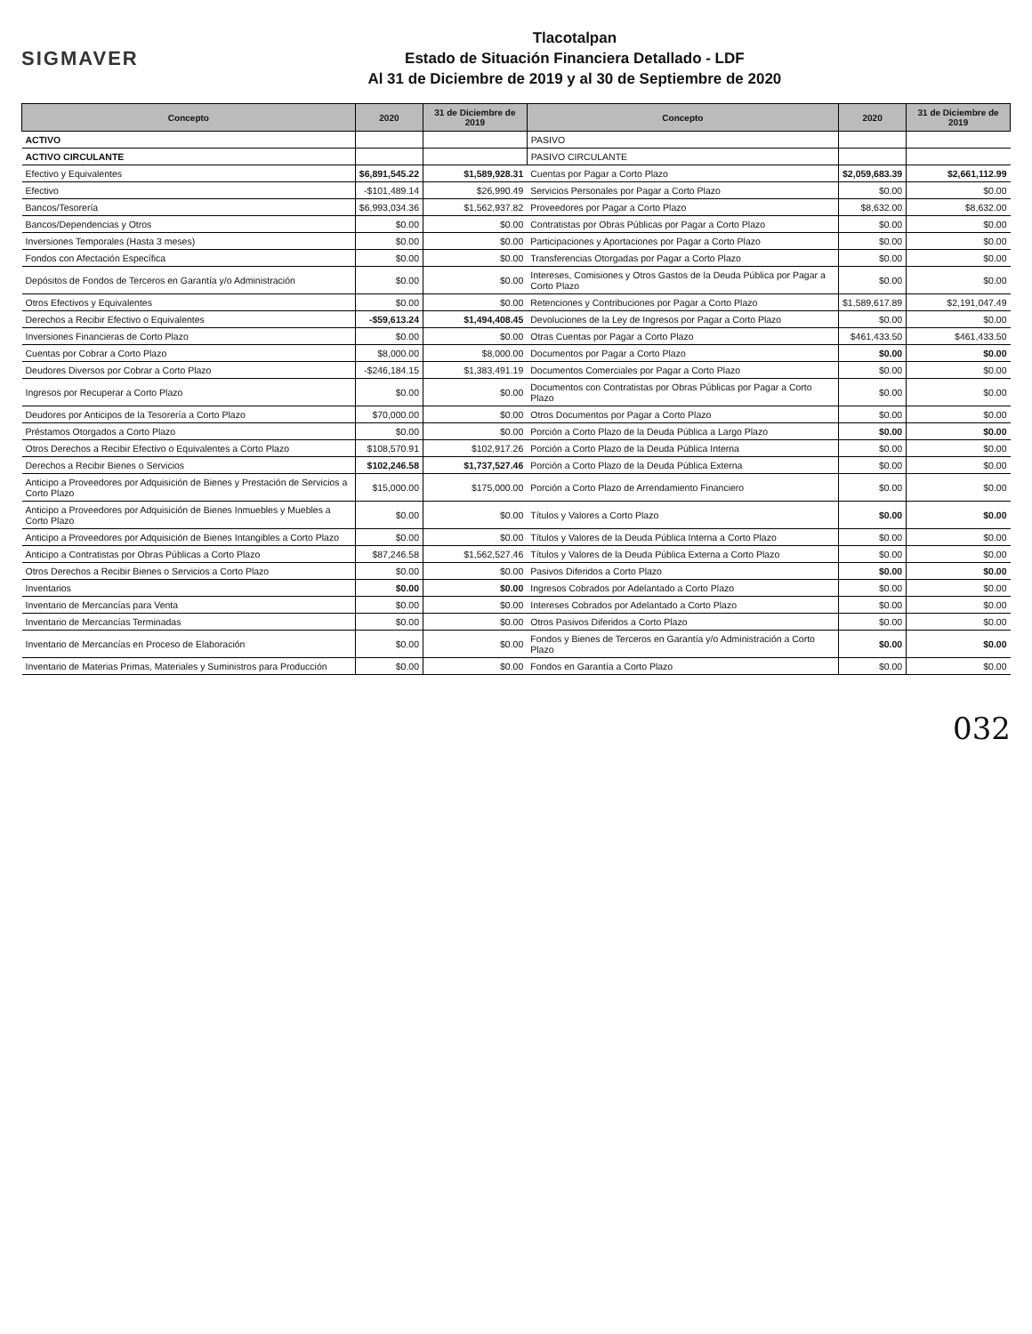SIGMAVER
Tlacotalpan
Estado de Situación Financiera Detallado - LDF
Al 31 de Diciembre de 2019 y al 30 de Septiembre de 2020
| Concepto | 2020 | 31 de Diciembre de 2019 | Concepto | 2020 | 31 de Diciembre de 2019 |
| --- | --- | --- | --- | --- | --- |
| ACTIVO | | | PASIVO | | |
| ACTIVO CIRCULANTE | | | PASIVO CIRCULANTE | | |
| Efectivo y Equivalentes | $6,891,545.22 | $1,589,928.31 | Cuentas por Pagar a Corto Plazo | $2,059,683.39 | $2,661,112.99 |
| Efectivo | -$101,489.14 | $26,990.49 | Servicios Personales por Pagar a Corto Plazo | $0.00 | $0.00 |
| Bancos/Tesorería | $6,993,034.36 | $1,562,937.82 | Proveedores por Pagar a Corto Plazo | $8,632.00 | $8,632.00 |
| Bancos/Dependencias y Otros | $0.00 | $0.00 | Contratistas por Obras Públicas por Pagar a Corto Plazo | $0.00 | $0.00 |
| Inversiones Temporales (Hasta 3 meses) | $0.00 | $0.00 | Participaciones y Aportaciones por Pagar a Corto Plazo | $0.00 | $0.00 |
| Fondos con Afectación Específica | $0.00 | $0.00 | Transferencias Otorgadas por Pagar a Corto Plazo | $0.00 | $0.00 |
| Depósitos de Fondos de Terceros en Garantía y/o Administración | $0.00 | $0.00 | Intereses, Comisiones y Otros Gastos de la Deuda Pública por Pagar a Corto Plazo | $0.00 | $0.00 |
| Otros Efectivos y Equivalentes | $0.00 | $0.00 | Retenciones y Contribuciones por Pagar a Corto Plazo | $1,589,617.89 | $2,191,047.49 |
| Derechos a Recibir Efectivo o Equivalentes | -$59,613.24 | $1,494,408.45 | Devoluciones de la Ley de Ingresos por Pagar a Corto Plazo | $0.00 | $0.00 |
| Inversiones Financieras de Corto Plazo | $0.00 | $0.00 | Otras Cuentas por Pagar a Corto Plazo | $461,433.50 | $461,433.50 |
| Cuentas por Cobrar a Corto Plazo | $8,000.00 | $8,000.00 | Documentos por Pagar a Corto Plazo | $0.00 | $0.00 |
| Deudores Diversos por Cobrar a Corto Plazo | -$246,184.15 | $1,383,491.19 | Documentos Comerciales por Pagar a Corto Plazo | $0.00 | $0.00 |
| Ingresos por Recuperar a Corto Plazo | $0.00 | $0.00 | Documentos con Contratistas por Obras Públicas por Pagar a Corto Plazo | $0.00 | $0.00 |
| Deudores por Anticipos de la Tesorería a Corto Plazo | $70,000.00 | $0.00 | Otros Documentos por Pagar a Corto Plazo | $0.00 | $0.00 |
| Préstamos Otorgados a Corto Plazo | $0.00 | $0.00 | Porción a Corto Plazo de la Deuda Pública a Largo Plazo | $0.00 | $0.00 |
| Otros Derechos a Recibir Efectivo o Equivalentes a Corto Plazo | $108,570.91 | $102,917.26 | Porción a Corto Plazo de la Deuda Pública Interna | $0.00 | $0.00 |
| Derechos a Recibir Bienes o Servicios | $102,246.58 | $1,737,527.46 | Porción a Corto Plazo de la Deuda Pública Externa | $0.00 | $0.00 |
| Anticipo a Proveedores por Adquisición de Bienes y Prestación de Servicios a Corto Plazo | $15,000.00 | $175,000.00 | Porción a Corto Plazo de Arrendamiento Financiero | $0.00 | $0.00 |
| Anticipo a Proveedores por Adquisición de Bienes Inmuebles y Muebles a Corto Plazo | $0.00 | $0.00 | Títulos y Valores a Corto Plazo | $0.00 | $0.00 |
| Anticipo a Proveedores por Adquisición de Bienes Intangibles a Corto Plazo | $0.00 | $0.00 | Títulos y Valores de la Deuda Pública Interna a Corto Plazo | $0.00 | $0.00 |
| Anticipo a Contratistas por Obras Públicas a Corto Plazo | $87,246.58 | $1,562,527.46 | Títulos y Valores de la Deuda Pública Externa a Corto Plazo | $0.00 | $0.00 |
| Otros Derechos a Recibir Bienes o Servicios a Corto Plazo | $0.00 | $0.00 | Pasivos Diferidos a Corto Plazo | $0.00 | $0.00 |
| Inventarios | $0.00 | $0.00 | Ingresos Cobrados por Adelantado a Corto Plazo | $0.00 | $0.00 |
| Inventario de Mercancías para Venta | $0.00 | $0.00 | Intereses Cobrados por Adelantado a Corto Plazo | $0.00 | $0.00 |
| Inventario de Mercancías Terminadas | $0.00 | $0.00 | Otros Pasivos Diferidos a Corto Plazo | $0.00 | $0.00 |
| Inventario de Mercancías en Proceso de Elaboración | $0.00 | $0.00 | Fondos y Bienes de Terceros en Garantía y/o Administración a Corto Plazo | $0.00 | $0.00 |
| Inventario de Materias Primas, Materiales y Suministros para Producción | $0.00 | $0.00 | Fondos en Garantía a Corto Plazo | $0.00 | $0.00 |
032